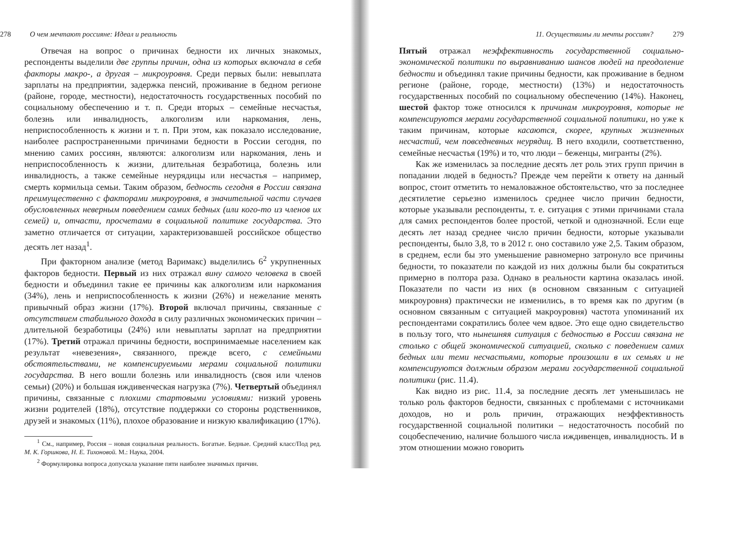278 О чем мечтают россияне: Идеал и реальность
Отвечая на вопрос о причинах бедности их личных знакомых, респонденты выделили две группы причин, одна из которых включала в себя факторы макро-, а другая – микроуровня. Среди первых были: невыплата зарплаты на предприятии, задержка пенсий, проживание в бедном регионе (районе, городе, местности), недостаточность государственных пособий по социальному обеспечению и т. п. Среди вторых – семейные несчастья, болезнь или инвалидность, алкоголизм или наркомания, лень, неприспособленность к жизни и т. п. При этом, как показало исследование, наиболее распространенными причинами бедности в России сегодня, по мнению самих россиян, являются: алкоголизм или наркомания, лень и неприспособленность к жизни, длительная безработица, болезнь или инвалидность, а также семейные неурядицы или несчастья – например, смерть кормильца семьи. Таким образом, бедность сегодня в России связана преимущественно с факторами микроуровня, в значительной части случаев обусловленных неверным поведением самих бедных (или кого-то из членов их семей) и, отчасти, просчетами в социальной политике государства. Это заметно отличается от ситуации, характеризовавшей российское общество десять лет назад<sup>1</sup>.
При факторном анализе (метод Варимакс) выделились 6<sup>2</sup> укрупненных факторов бедности. Первый из них отражал вину самого человека в своей бедности и объединил такие ее причины как алкоголизм или наркомания (34%), лень и неприспособленность к жизни (26%) и нежелание менять привычный образ жизни (17%). Второй включал причины, связанные с отсутствием стабильного дохода в силу различных экономических причин – длительной безработицы (24%) или невыплаты зарплат на предприятии (17%). Третий отражал причины бедности, воспринимаемые населением как результат «невезения», связанного, прежде всего, с семейными обстоятельствами, не компенсируемыми мерами социальной политики государства. В него вошли болезнь или инвалидность (своя или членов семьи) (20%) и большая иждивенческая нагрузка (7%). Четвертый объединял причины, связанные с плохими стартовыми условиями: низкий уровень жизни родителей (18%), отсутствие поддержки со стороны родственников, друзей и знакомых (11%), плохое образование и низкую квалификацию (17%).
<sup>1</sup> См., например, Россия – новая социальная реальность. Богатые. Бедные. Средний класс/Под ред. М. К. Горшкова, Н. Е. Тихоновой. М.: Наука, 2004.
<sup>2</sup> Формулировка вопроса допускала указание пяти наиболее значимых причин.
11. Осуществимы ли мечты россиян? 279
Пятый отражал неэффективность государственной социально-экономической политики по выравниванию шансов людей на преодоление бедности и объединял такие причины бедности, как проживание в бедном регионе (районе, городе, местности) (13%) и недостаточность государственных пособий по социальному обеспечению (14%). Наконец, шестой фактор тоже относился к причинам микроуровня, которые не компенсируются мерами государственной социальной политики, но уже к таким причинам, которые касаются, скорее, крупных жизненных несчастий, чем повседневных неурядиц. В него входили, соответственно, семейные несчастья (19%) и то, что люди – беженцы, мигранты (2%).
Как же изменилась за последние десять лет роль этих групп причин в попадании людей в бедность? Прежде чем перейти к ответу на данный вопрос, стоит отметить то немаловажное обстоятельство, что за последнее десятилетие серьезно изменилось среднее число причин бедности, которые указывали респонденты, т. е. ситуация с этими причинами стала для самих респондентов более простой, четкой и однозначной. Если еще десять лет назад среднее число причин бедности, которые указывали респонденты, было 3,8, то в 2012 г. оно составило уже 2,5. Таким образом, в среднем, если бы это уменьшение равномерно затронуло все причины бедности, то показатели по каждой из них должны были бы сократиться примерно в полтора раза. Однако в реальности картина оказалась иной. Показатели по части из них (в основном связанным с ситуацией микроуровня) практически не изменились, в то время как по другим (в основном связанным с ситуацией макроуровня) частота упоминаний их респондентами сократились более чем вдвое. Это еще одно свидетельство в пользу того, что нынешняя ситуация с бедностью в России связана не столько с общей экономической ситуацией, сколько с поведением самих бедных или теми несчастьями, которые произошли в их семьях и не компенсируются должным образом мерами государственной социальной политики (рис. 11.4).
Как видно из рис. 11.4, за последние десять лет уменьшилась не только роль факторов бедности, связанных с проблемами с источниками доходов, но и роль причин, отражающих неэффективность государственной социальной политики – недостаточность пособий по соцобеспечению, наличие большого числа иждивенцев, инвалидность. И в этом отношении можно говорить